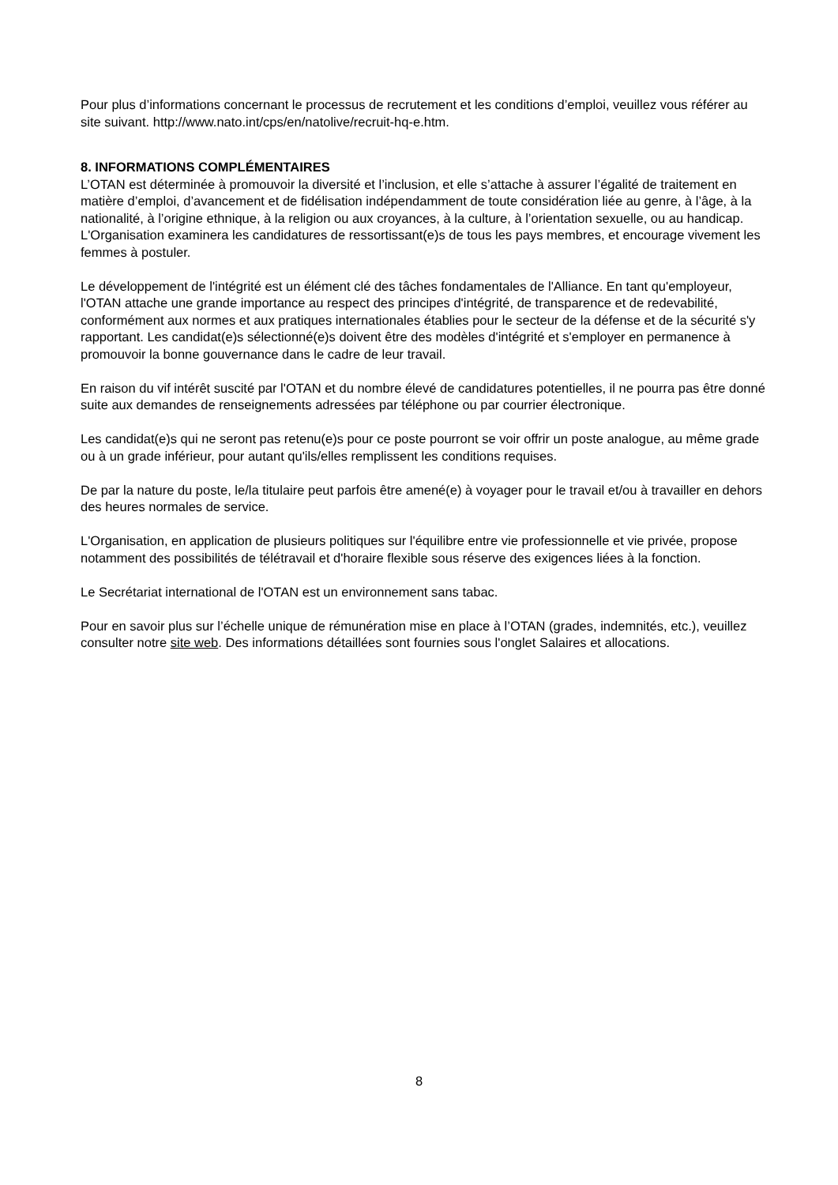Pour plus d’informations concernant le processus de recrutement et les conditions d’emploi, veuillez vous référer au site suivant. http://www.nato.int/cps/en/natolive/recruit-hq-e.htm.
8. INFORMATIONS COMPLÉMENTAIRES
L’OTAN est déterminée à promouvoir la diversité et l’inclusion, et elle s’attache à assurer l’égalité de traitement en matière d’emploi, d’avancement et de fidélisation indépendamment de toute considération liée au genre, à l’âge, à la nationalité, à l’origine ethnique, à la religion ou aux croyances, à la culture, à l’orientation sexuelle, ou au handicap. L'Organisation examinera les candidatures de ressortissant(e)s de tous les pays membres, et encourage vivement les femmes à postuler.
Le développement de l'intégrité est un élément clé des tâches fondamentales de l'Alliance. En tant qu'employeur, l'OTAN attache une grande importance au respect des principes d'intégrité, de transparence et de redevabilité, conformément aux normes et aux pratiques internationales établies pour le secteur de la défense et de la sécurité s'y rapportant. Les candidat(e)s sélectionné(e)s doivent être des modèles d'intégrité et s'employer en permanence à promouvoir la bonne gouvernance dans le cadre de leur travail.
En raison du vif intérêt suscité par l'OTAN et du nombre élevé de candidatures potentielles, il ne pourra pas être donné suite aux demandes de renseignements adressées par téléphone ou par courrier électronique.
Les candidat(e)s qui ne seront pas retenu(e)s pour ce poste pourront se voir offrir un poste analogue, au même grade ou à un grade inférieur, pour autant qu'ils/elles remplissent les conditions requises.
De par la nature du poste, le/la titulaire peut parfois être amené(e) à voyager pour le travail et/ou à travailler en dehors des heures normales de service.
L'Organisation, en application de plusieurs politiques sur l'équilibre entre vie professionnelle et vie privée, propose notamment des possibilités de télétravail et d'horaire flexible sous réserve des exigences liées à la fonction.
Le Secrétariat international de l'OTAN est un environnement sans tabac.
Pour en savoir plus sur l’échelle unique de rémunération mise en place à l’OTAN (grades, indemnités, etc.), veuillez consulter notre site web. Des informations détaillées sont fournies sous l'onglet Salaires et allocations.
8